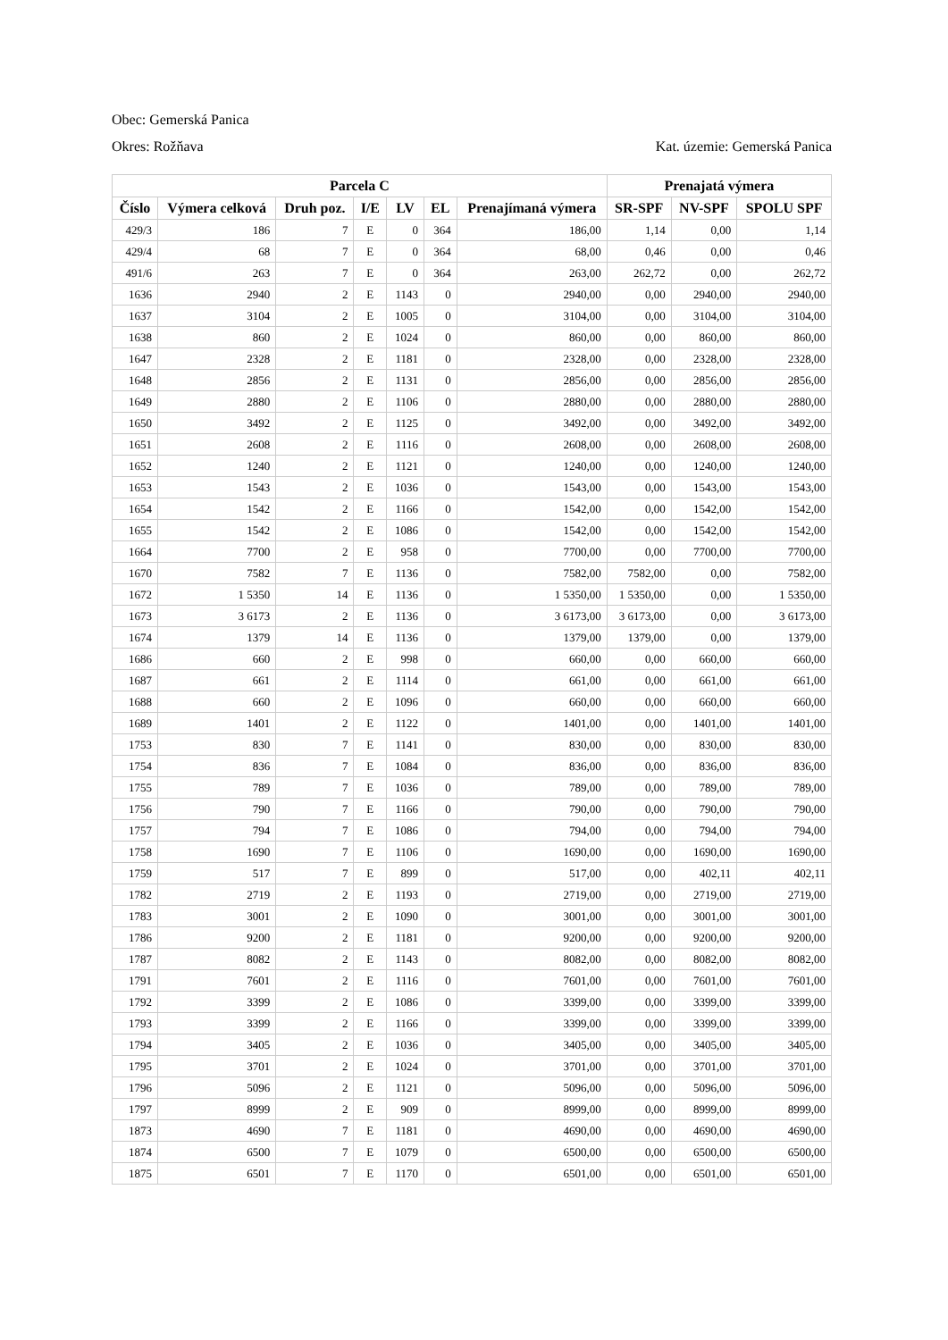Obec: Gemerská Panica
Okres: Rožňava Kat. územie: Gemerská Panica
| Parcela C | | | | | | | Prenajatá výmera | | |
| --- | --- | --- | --- | --- | --- | --- | --- | --- | --- |
| Číslo | Výmera celková | Druh poz. | I/E | LV | EL | Prenajímaná výmera | SR-SPF | NV-SPF | SPOLU SPF |
| 429/3 | 186 | 7 | E | 0 | 364 | 186,00 | 1,14 | 0,00 | 1,14 |
| 429/4 | 68 | 7 | E | 0 | 364 | 68,00 | 0,46 | 0,00 | 0,46 |
| 491/6 | 263 | 7 | E | 0 | 364 | 263,00 | 262,72 | 0,00 | 262,72 |
| 1636 | 2940 | 2 | E | 1143 | 0 | 2940,00 | 0,00 | 2940,00 | 2940,00 |
| 1637 | 3104 | 2 | E | 1005 | 0 | 3104,00 | 0,00 | 3104,00 | 3104,00 |
| 1638 | 860 | 2 | E | 1024 | 0 | 860,00 | 0,00 | 860,00 | 860,00 |
| 1647 | 2328 | 2 | E | 1181 | 0 | 2328,00 | 0,00 | 2328,00 | 2328,00 |
| 1648 | 2856 | 2 | E | 1131 | 0 | 2856,00 | 0,00 | 2856,00 | 2856,00 |
| 1649 | 2880 | 2 | E | 1106 | 0 | 2880,00 | 0,00 | 2880,00 | 2880,00 |
| 1650 | 3492 | 2 | E | 1125 | 0 | 3492,00 | 0,00 | 3492,00 | 3492,00 |
| 1651 | 2608 | 2 | E | 1116 | 0 | 2608,00 | 0,00 | 2608,00 | 2608,00 |
| 1652 | 1240 | 2 | E | 1121 | 0 | 1240,00 | 0,00 | 1240,00 | 1240,00 |
| 1653 | 1543 | 2 | E | 1036 | 0 | 1543,00 | 0,00 | 1543,00 | 1543,00 |
| 1654 | 1542 | 2 | E | 1166 | 0 | 1542,00 | 0,00 | 1542,00 | 1542,00 |
| 1655 | 1542 | 2 | E | 1086 | 0 | 1542,00 | 0,00 | 1542,00 | 1542,00 |
| 1664 | 7700 | 2 | E | 958 | 0 | 7700,00 | 0,00 | 7700,00 | 7700,00 |
| 1670 | 7582 | 7 | E | 1136 | 0 | 7582,00 | 7582,00 | 0,00 | 7582,00 |
| 1672 | 1 5350 | 14 | E | 1136 | 0 | 1 5350,00 | 1 5350,00 | 0,00 | 1 5350,00 |
| 1673 | 3 6173 | 2 | E | 1136 | 0 | 3 6173,00 | 3 6173,00 | 0,00 | 3 6173,00 |
| 1674 | 1379 | 14 | E | 1136 | 0 | 1379,00 | 1379,00 | 0,00 | 1379,00 |
| 1686 | 660 | 2 | E | 998 | 0 | 660,00 | 0,00 | 660,00 | 660,00 |
| 1687 | 661 | 2 | E | 1114 | 0 | 661,00 | 0,00 | 661,00 | 661,00 |
| 1688 | 660 | 2 | E | 1096 | 0 | 660,00 | 0,00 | 660,00 | 660,00 |
| 1689 | 1401 | 2 | E | 1122 | 0 | 1401,00 | 0,00 | 1401,00 | 1401,00 |
| 1753 | 830 | 7 | E | 1141 | 0 | 830,00 | 0,00 | 830,00 | 830,00 |
| 1754 | 836 | 7 | E | 1084 | 0 | 836,00 | 0,00 | 836,00 | 836,00 |
| 1755 | 789 | 7 | E | 1036 | 0 | 789,00 | 0,00 | 789,00 | 789,00 |
| 1756 | 790 | 7 | E | 1166 | 0 | 790,00 | 0,00 | 790,00 | 790,00 |
| 1757 | 794 | 7 | E | 1086 | 0 | 794,00 | 0,00 | 794,00 | 794,00 |
| 1758 | 1690 | 7 | E | 1106 | 0 | 1690,00 | 0,00 | 1690,00 | 1690,00 |
| 1759 | 517 | 7 | E | 899 | 0 | 517,00 | 0,00 | 402,11 | 402,11 |
| 1782 | 2719 | 2 | E | 1193 | 0 | 2719,00 | 0,00 | 2719,00 | 2719,00 |
| 1783 | 3001 | 2 | E | 1090 | 0 | 3001,00 | 0,00 | 3001,00 | 3001,00 |
| 1786 | 9200 | 2 | E | 1181 | 0 | 9200,00 | 0,00 | 9200,00 | 9200,00 |
| 1787 | 8082 | 2 | E | 1143 | 0 | 8082,00 | 0,00 | 8082,00 | 8082,00 |
| 1791 | 7601 | 2 | E | 1116 | 0 | 7601,00 | 0,00 | 7601,00 | 7601,00 |
| 1792 | 3399 | 2 | E | 1086 | 0 | 3399,00 | 0,00 | 3399,00 | 3399,00 |
| 1793 | 3399 | 2 | E | 1166 | 0 | 3399,00 | 0,00 | 3399,00 | 3399,00 |
| 1794 | 3405 | 2 | E | 1036 | 0 | 3405,00 | 0,00 | 3405,00 | 3405,00 |
| 1795 | 3701 | 2 | E | 1024 | 0 | 3701,00 | 0,00 | 3701,00 | 3701,00 |
| 1796 | 5096 | 2 | E | 1121 | 0 | 5096,00 | 0,00 | 5096,00 | 5096,00 |
| 1797 | 8999 | 2 | E | 909 | 0 | 8999,00 | 0,00 | 8999,00 | 8999,00 |
| 1873 | 4690 | 7 | E | 1181 | 0 | 4690,00 | 0,00 | 4690,00 | 4690,00 |
| 1874 | 6500 | 7 | E | 1079 | 0 | 6500,00 | 0,00 | 6500,00 | 6500,00 |
| 1875 | 6501 | 7 | E | 1170 | 0 | 6501,00 | 0,00 | 6501,00 | 6501,00 |